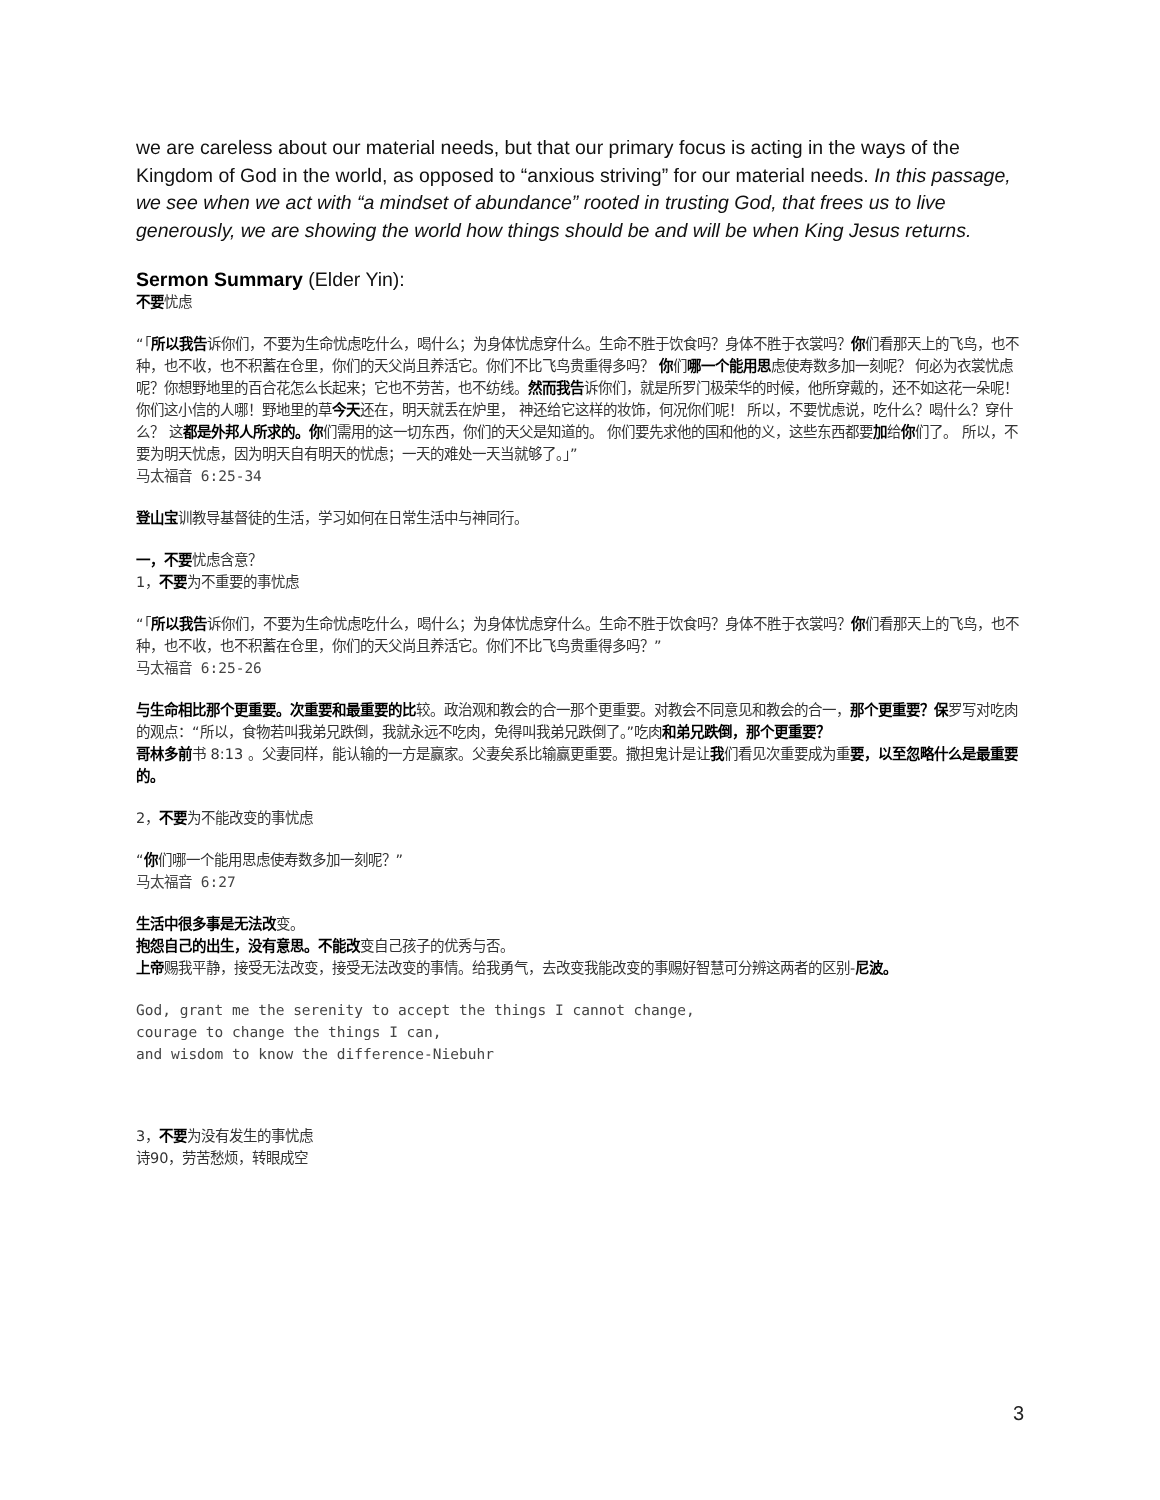we are careless about our material needs, but that our primary focus is acting in the ways of the Kingdom of God in the world, as opposed to “anxious striving” for our material needs. In this passage, we see when we act with “a mindset of abundance” rooted in trusting God, that frees us to live generously, we are showing the world how things should be and will be when King Jesus returns.
Sermon Summary (Elder Yin):
不要忧虑
“「所以我告诉你们，不要为生命忧虑吃什么，喝什么；为身体忧虑穿什么。生命不胜于饮食吗？身体不胜于衣裳吗？你们看那天上的飞鸟，也不种，也不收，也不积蓄在仓里，你们的天父尚且养活它。你们不比飞鸟贵重得多吗？ 你们哪一个能用思虑使寿数多加一刻呢？ 何必为衣裳忧虑呢？你想野地里的百合花怎么长起来；它也不劳苦，也不纺线。然而我告诉你们，就是所罗门极荣华的时候，他所穿戴的，还不如这花一朵呢！ 你们这小信的人哪！野地里的草今天还在，明天就丢在炉里， 神还给它这样的妆饰，何况你们呢！ 所以，不要忧虑说，吃什么？喝什么？穿什么？ 这都是外邦人所求的。你们需用的这一切东西，你们的天父是知道的。 你们要先求他的国和他的义，这些东西都要加给你们了。 所以，不要为明天忧虑，因为明天自有明天的忧虑；一天的难处一天当就够了。」”
马太福音 6:25-34
登山宝训教导基督徒的生活，学习如何在日常生活中与神同行。
一，不要忧虑含意？
1，不要为不重要的事忧虑
“「所以我告诉你们，不要为生命忧虑吃什么，喝什么；为身体忧虑穿什么。生命不胜于饮食吗？身体不胜于衣裳吗？你们看那天上的飞鸟，也不种，也不收，也不积蓄在仓里，你们的天父尚且养活它。你们不比飞鸟贵重得多吗？”
马太福音 6:25-26
与生命相比那个更重要。次重要和最重要的比较。政治观和教会的合一那个更重要。对教会不同意见和教会的合一，那个更重要？保罗写对吃肉的观点：“所以，食物若叫我弟兄跌倒，我就永远不吃肉，免得叫我弟兄跌倒了。”吃肉和弟兄跌倒，那个更重要？
哥林多前书 8:13 。父妻同样，能认输的一方是赢家。父妻矣系比输赢更重要。撒担鬼计是让我们看见次重要成为重要，以至忽略什么是最重要的。
2，不要为不能改变的事忧虑
“你们哪一个能用思虑使寿数多加一刻呢？”
马太福音 6:27
生活中很多事是无法改变。
抱怨自己的出生，没有意思。不能改变自己孩子的优秀与否。
上帝赐我平静，接受无法改变，接受无法改变的事情。给我勇气，去改变我能改变的事赐好智慧可分辨这两者的区别-尼波。
God, grant me the serenity to accept the things I cannot change,
courage to change the things I can,
and wisdom to know the difference-Niebuhr
3，不要为没有发生的事忧虑
诗90，劳苦愁烦，转眼成空
3